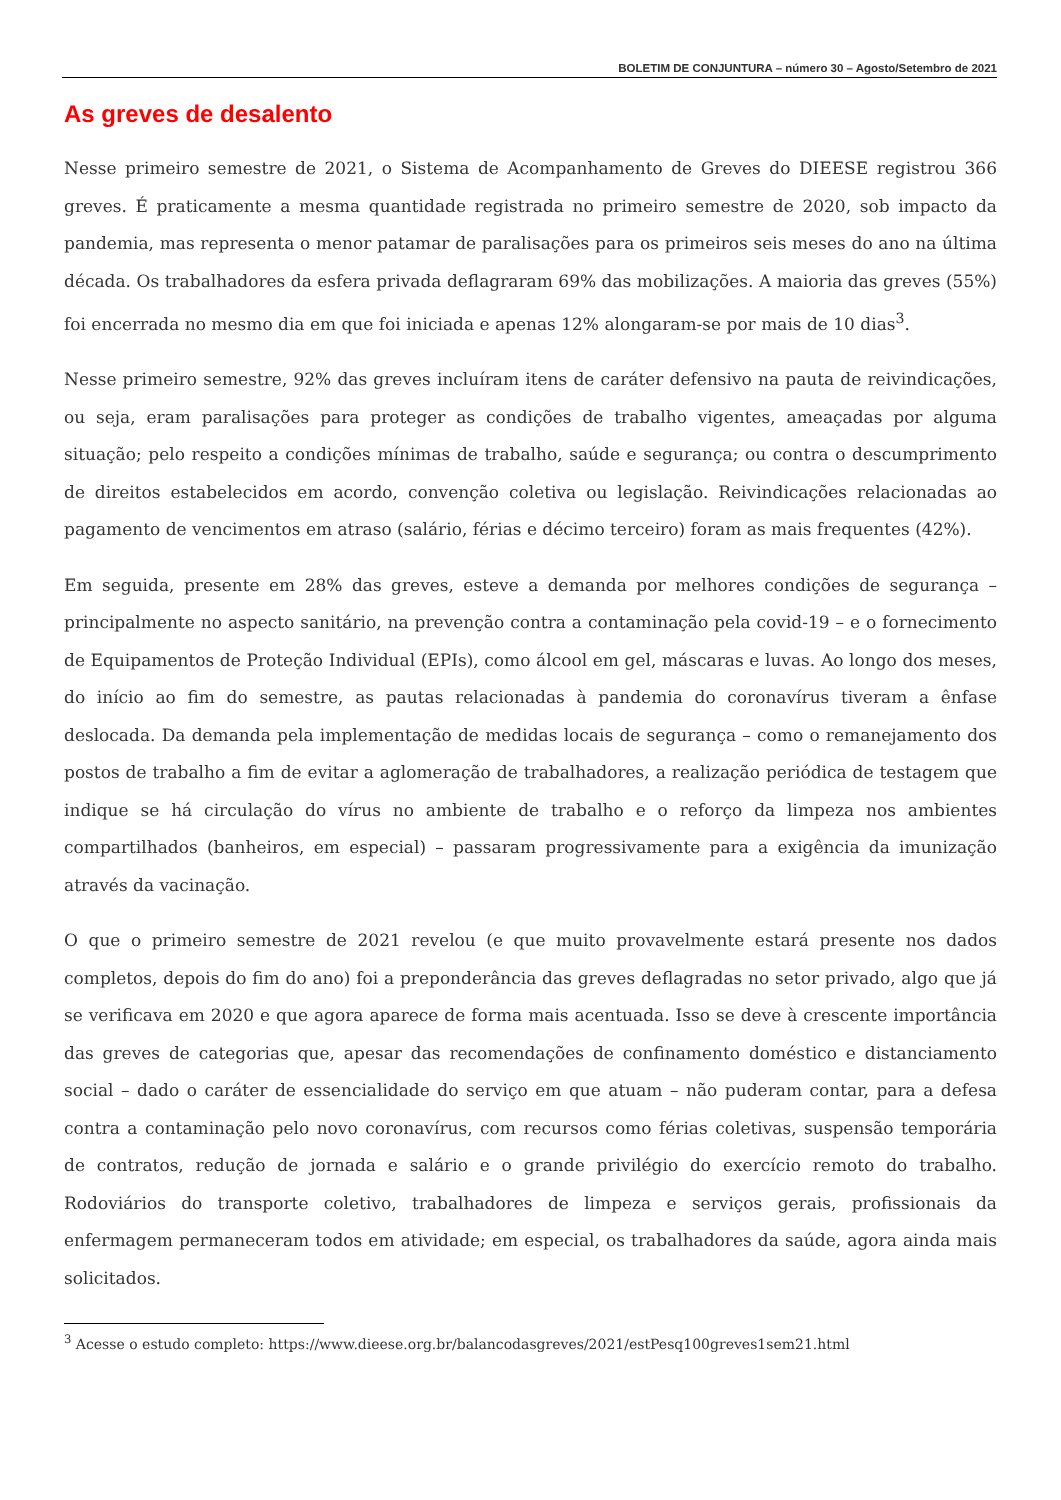BOLETIM DE CONJUNTURA – número 30 – Agosto/Setembro de 2021
As greves de desalento
Nesse primeiro semestre de 2021, o Sistema de Acompanhamento de Greves do DIEESE registrou 366 greves. É praticamente a mesma quantidade registrada no primeiro semestre de 2020, sob impacto da pandemia, mas representa o menor patamar de paralisações para os primeiros seis meses do ano na última década. Os trabalhadores da esfera privada deflagraram 69% das mobilizações. A maioria das greves (55%) foi encerrada no mesmo dia em que foi iniciada e apenas 12% alongaram-se por mais de 10 dias<sup>3</sup>.
Nesse primeiro semestre, 92% das greves incluíram itens de caráter defensivo na pauta de reivindicações, ou seja, eram paralisações para proteger as condições de trabalho vigentes, ameaçadas por alguma situação; pelo respeito a condições mínimas de trabalho, saúde e segurança; ou contra o descumprimento de direitos estabelecidos em acordo, convenção coletiva ou legislação. Reivindicações relacionadas ao pagamento de vencimentos em atraso (salário, férias e décimo terceiro) foram as mais frequentes (42%).
Em seguida, presente em 28% das greves, esteve a demanda por melhores condições de segurança – principalmente no aspecto sanitário, na prevenção contra a contaminação pela covid-19 – e o fornecimento de Equipamentos de Proteção Individual (EPIs), como álcool em gel, máscaras e luvas. Ao longo dos meses, do início ao fim do semestre, as pautas relacionadas à pandemia do coronavírus tiveram a ênfase deslocada. Da demanda pela implementação de medidas locais de segurança – como o remanejamento dos postos de trabalho a fim de evitar a aglomeração de trabalhadores, a realização periódica de testagem que indique se há circulação do vírus no ambiente de trabalho e o reforço da limpeza nos ambientes compartilhados (banheiros, em especial) – passaram progressivamente para a exigência da imunização através da vacinação.
O que o primeiro semestre de 2021 revelou (e que muito provavelmente estará presente nos dados completos, depois do fim do ano) foi a preponderância das greves deflagradas no setor privado, algo que já se verificava em 2020 e que agora aparece de forma mais acentuada. Isso se deve à crescente importância das greves de categorias que, apesar das recomendações de confinamento doméstico e distanciamento social – dado o caráter de essencialidade do serviço em que atuam – não puderam contar, para a defesa contra a contaminação pelo novo coronavírus, com recursos como férias coletivas, suspensão temporária de contratos, redução de jornada e salário e o grande privilégio do exercício remoto do trabalho. Rodoviários do transporte coletivo, trabalhadores de limpeza e serviços gerais, profissionais da enfermagem permaneceram todos em atividade; em especial, os trabalhadores da saúde, agora ainda mais solicitados.
<sup>3</sup> Acesse o estudo completo: https://www.dieese.org.br/balancodasgreves/2021/estPesq100greves1sem21.html